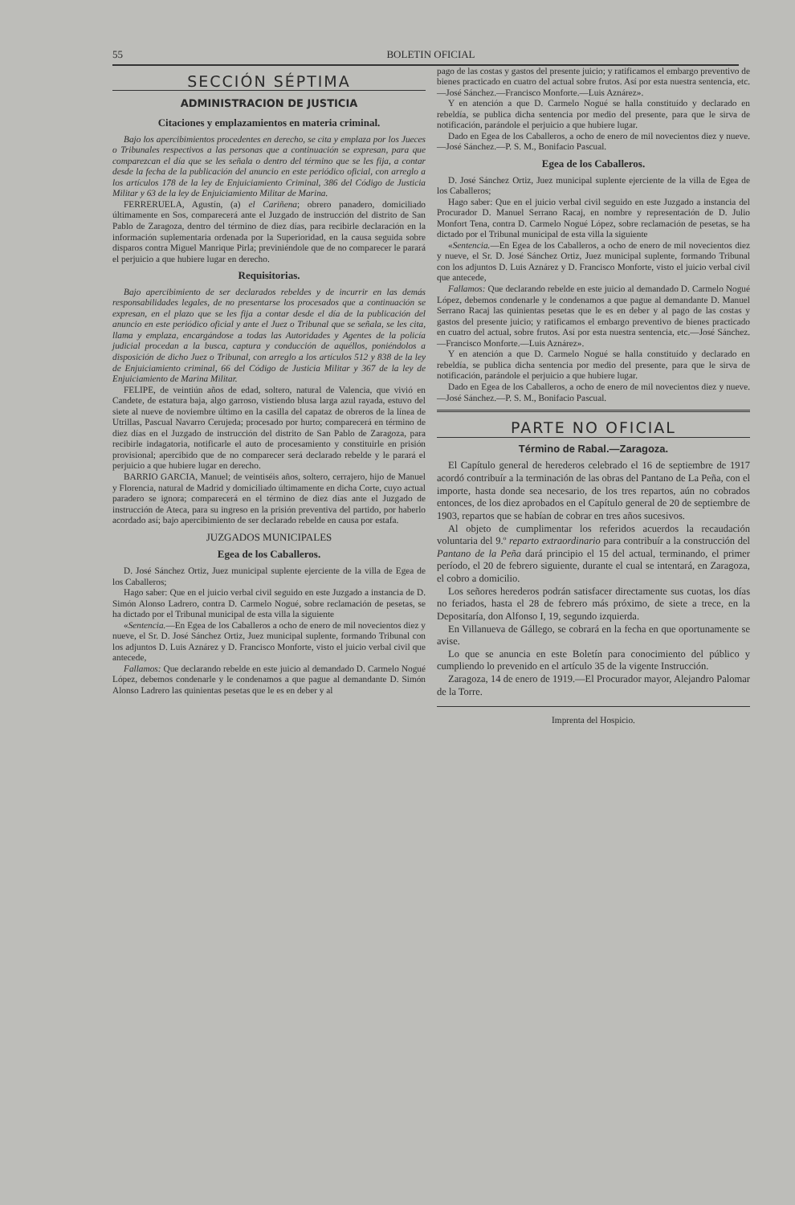55 BOLETIN OFICIAL
SECCIÓN SÉPTIMA
ADMINISTRACION DE JUSTICIA
Citaciones y emplazamientos en materia criminal.
Bajo los apercibimientos procedentes en derecho, se cita y emplaza por los Jueces o Tribunales respectivos a las personas que a continuación se expresan, para que comparezcan el día que se les señala o dentro del término que se les fija, a contar desde la fecha de la publicación del anuncio en este periódico oficial, con arreglo a los artículos 178 de la ley de Enjuiciamiento Criminal, 386 del Código de Justicia Militar y 63 de la ley de Enjuiciamiento Militar de Marina.
FERRERUELA, Agustín, (a) el Cariñena; obrero panadero, domiciliado últimamente en Sos, comparecerá ante el Juzgado de instrucción del distrito de San Pablo de Zaragoza, dentro del término de diez días, para recibirle declaración en la información suplementaria ordenada por la Superioridad, en la causa seguida sobre disparos contra Miguel Manrique Pirla; previniéndole que de no comparecer le parará el perjuicio a que hubiere lugar en derecho.
Requisitorias.
Bajo apercibimiento de ser declarados rebeldes y de incurrir en las demás responsabilidades legales, de no presentarse los procesados que a continuación se expresan, en el plazo que se les fija a contar desde el día de la publicación del anuncio en este periódico oficial y ante el Juez o Tribunal que se señala, se les cita, llama y emplaza, encargándose a todas las Autoridades y Agentes de la policía judicial procedan a la busca, captura y conducción de aquéllos, poniéndolos a disposición de dicho Juez o Tribunal, con arreglo a los artículos 512 y 838 de la ley de Enjuiciamiento criminal, 66 del Código de Justicia Militar y 367 de la ley de Enjuiciamiento de Marina Militar.
FELIPE, de veintiún años de edad, soltero, natural de Valencia, que vivió en Candete, de estatura baja, algo garroso, vistiendo blusa larga azul rayada, estuvo del siete al nueve de noviembre último en la casilla del capataz de obreros de la línea de Utrillas, Pascual Navarro Cerujeda; procesado por hurto; comparecerá en término de diez días en el Juzgado de instrucción del distrito de San Pablo de Zaragoza, para recibirle indagatoria, notificarle el auto de procesamiento y constituirle en prisión provisional; apercibido que de no comparecer será declarado rebelde y le parará el perjuicio a que hubiere lugar en derecho.
BARRIO GARCIA, Manuel; de veintiséis años, soltero, cerrajero, hijo de Manuel y Florencia, natural de Madrid y domiciliado últimamente en dicha Corte, cuyo actual paradero se ignora; comparecerá en el término de diez días ante el Juzgado de instrucción de Ateca, para su ingreso en la prisión preventiva del partido, por haberlo acordado así; bajo apercibimiento de ser declarado rebelde en causa por estafa.
JUZGADOS MUNICIPALES
Egea de los Caballeros.
D. José Sánchez Ortiz, Juez municipal suplente ejerciente de la villa de Egea de los Caballeros;
Hago saber: Que en el juicio verbal civil seguido en este Juzgado a instancia de D. Simón Alonso Ladrero, contra D. Carmelo Nogué, sobre reclamación de pesetas, se ha dictado por el Tribunal municipal de esta villa la siguiente
«Sentencia.—En Egea de los Caballeros a ocho de enero de mil novecientos diez y nueve, el Sr. D. José Sánchez Ortiz, Juez municipal suplente, formando Tribunal con los adjuntos D. Luis Aznárez y D. Francisco Monforte, visto el juicio verbal civil que antecede,
Fallamos: Que declarando rebelde en este juicio al demandado D. Carmelo Nogué López, debemos condenarle y le condenamos a que pague al demandante D. Simón Alonso Ladrero las quinientas pesetas que le es en deber y al
pago de las costas y gastos del presente juicio; y ratificamos el embargo preventivo de bienes practicado en cuatro del actual sobre frutos. Así por esta nuestra sentencia, etc.—José Sánchez.—Francisco Monforte.—Luis Aznárez».
Y en atención a que D. Carmelo Nogué se halla constituído y declarado en rebeldía, se publica dicha sentencia por medio del presente, para que le sirva de notificación, parándole el perjuicio a que hubiere lugar.
Dado en Egea de los Caballeros, a ocho de enero de mil novecientos diez y nueve.—José Sánchez.—P. S. M., Bonifacio Pascual.
Egea de los Caballeros.
D. José Sánchez Ortiz, Juez municipal suplente ejerciente de la villa de Egea de los Caballeros;
Hago saber: Que en el juicio verbal civil seguido en este Juzgado a instancia del Procurador D. Manuel Serrano Racaj, en nombre y representación de D. Julio Monfort Tena, contra D. Carmelo Nogué López, sobre reclamación de pesetas, se ha dictado por el Tribunal municipal de esta villa la siguiente
«Sentencia.—En Egea de los Caballeros, a ocho de enero de mil novecientos diez y nueve, el Sr. D. José Sánchez Ortiz, Juez municipal suplente, formando Tribunal con los adjuntos D. Luis Aznárez y D. Francisco Monforte, visto el juicio verbal civil que antecede,
Fallamos: Que declarando rebelde en este juicio al demandado D. Carmelo Nogué López, debemos condenarle y le condenamos a que pague al demandante D. Manuel Serrano Racaj las quinientas pesetas que le es en deber y al pago de las costas y gastos del presente juicio; y ratificamos el embargo preventivo de bienes practicado en cuatro del actual, sobre frutos. Así por esta nuestra sentencia, etc.—José Sánchez.—Francisco Monforte.—Luis Aznárez».
Y en atención a que D. Carmelo Nogué se halla constituído y declarado en rebeldía, se publica dicha sentencia por medio del presente, para que le sirva de notificación, parándole el perjuicio a que hubiere lugar.
Dado en Egea de los Caballeros, a ocho de enero de mil novecientos diez y nueve.—José Sánchez.—P. S. M., Bonifacio Pascual.
PARTE NO OFICIAL
Término de Rabal.—Zaragoza.
El Capítulo general de herederos celebrado el 16 de septiembre de 1917 acordó contribuír a la terminación de las obras del Pantano de La Peña, con el importe, hasta donde sea necesario, de los tres repartos, aún no cobrados entonces, de los diez aprobados en el Capítulo general de 20 de septiembre de 1903, repartos que se habían de cobrar en tres años sucesivos.
Al objeto de cumplimentar los referidos acuerdos la recaudación voluntaria del 9.º reparto extraordinario para contribuír a la construcción del Pantano de la Peña dará principio el 15 del actual, terminando, el primer período, el 20 de febrero siguiente, durante el cual se intentará, en Zaragoza, el cobro a domicilio.
Los señores herederos podrán satisfacer directamente sus cuotas, los días no feriados, hasta el 28 de febrero más próximo, de siete a trece, en la Depositaría, don Alfonso I, 19, segundo izquierda.
En Villanueva de Gállego, se cobrará en la fecha en que oportunamente se avise.
Lo que se anuncia en este Boletín para conocimiento del público y cumpliendo lo prevenido en el artículo 35 de la vigente Instrucción.
Zaragoza, 14 de enero de 1919.—El Procurador mayor, Alejandro Palomar de la Torre.
Imprenta del Hospicio.